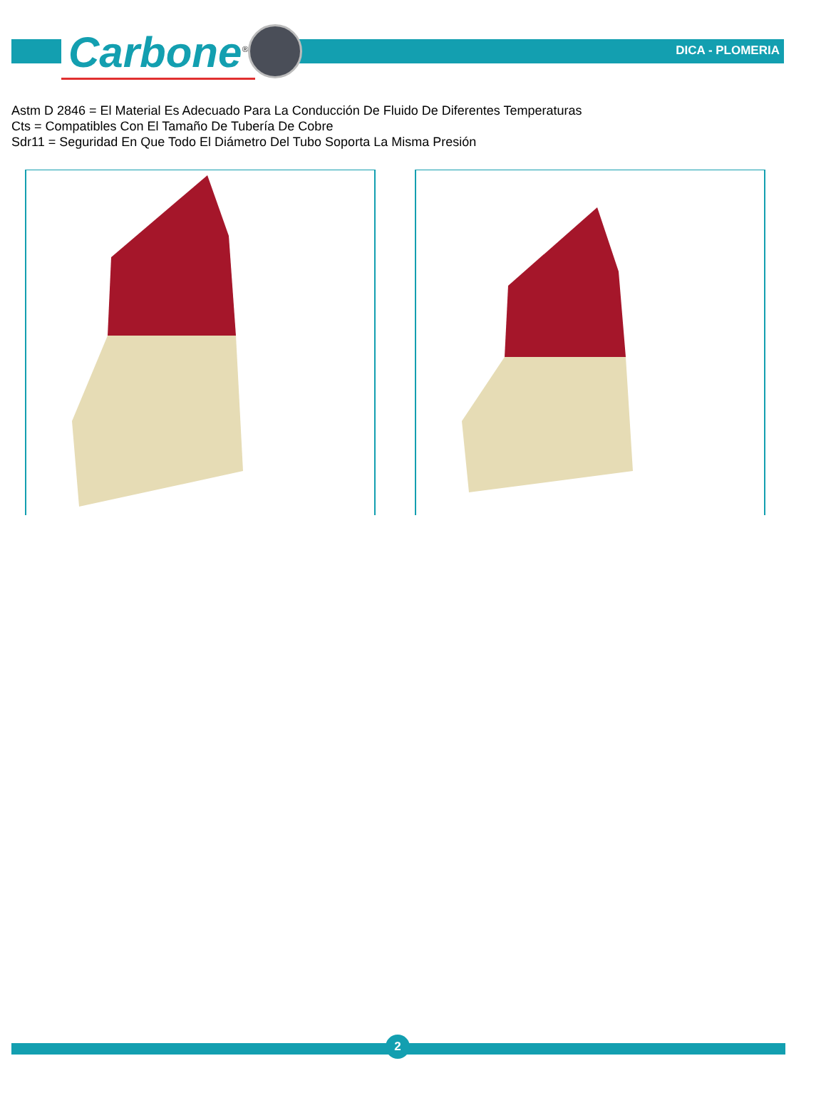Carbone<sup>®</sup> DICA - PLOMERIA
Astm D 2846 = El Material Es Adecuado Para La Conducción De Fluido De Diferentes Temperaturas
Cts = Compatibles Con El Tamaño De Tubería De Cobre
Sdr11 = Seguridad En Que Todo El Diámetro Del Tubo Soporta La Misma Presión
2